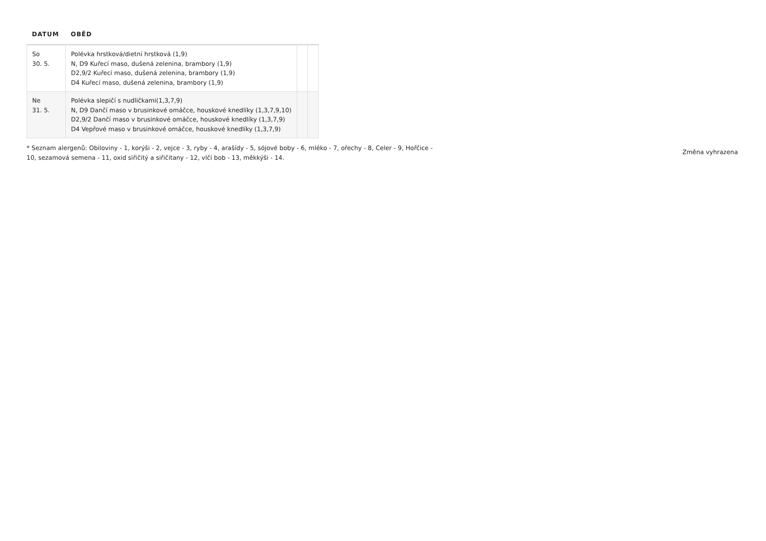| DATUM | OBĚD | | |
| --- | --- | --- | --- |
| So 30. 5. | Polévka hrstková/dietní hrstková (1,9) N, D9 Kuřecí maso, dušená zelenina, brambory (1,9) D2,9/2 Kuřecí maso, dušená zelenina, brambory (1,9) D4 Kuřecí maso, dušená zelenina, brambory (1,9) | | |
| Ne 31. 5. | Polévka slepičí s nudličkami(1,3,7,9) N, D9 Dančí maso v brusinkové omáčce, houskové knedlíky (1,3,7,9,10) D2,9/2 Dančí maso v brusinkové omáčce, houskové knedlíky (1,3,7,9) D4 Vepřové maso v brusinkové omáčce, houskové knedlíky (1,3,7,9) | | |
* Seznam alergenů: Obiloviny - 1, korýši - 2, vejce - 3, ryby - 4, arašídy - 5, sójové boby - 6, mléko - 7, ořechy - 8, Celer - 9, Hořčice - 10, sezamová semena - 11, oxid siřičitý a siřičitany - 12, vlčí bob - 13, měkkýši - 14.
Změna vyhrazena